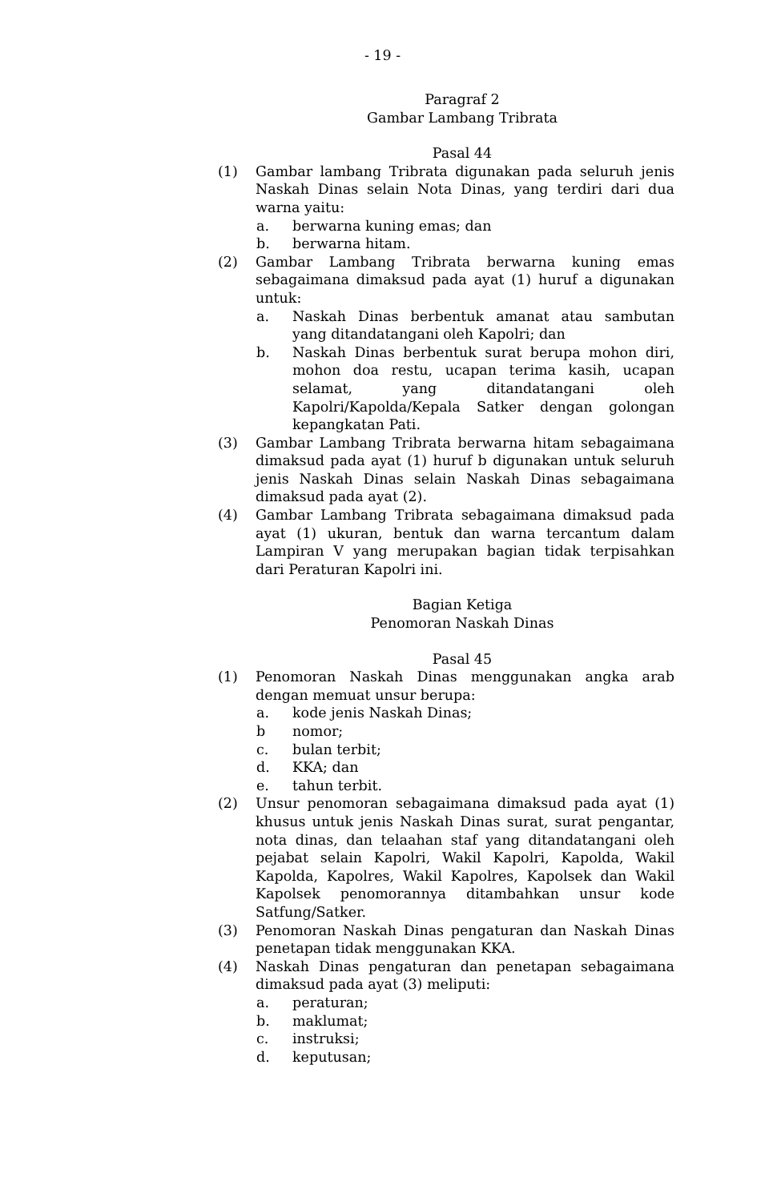- 19 -
Paragraf 2
Gambar Lambang Tribrata
Pasal 44
(1) Gambar lambang Tribrata digunakan pada seluruh jenis Naskah Dinas selain Nota Dinas, yang terdiri dari dua warna yaitu:
a. berwarna kuning emas; dan
b. berwarna hitam.
(2) Gambar Lambang Tribrata berwarna kuning emas sebagaimana dimaksud pada ayat (1) huruf a digunakan untuk:
a. Naskah Dinas berbentuk amanat atau sambutan yang ditandatangani oleh Kapolri; dan
b. Naskah Dinas berbentuk surat berupa mohon diri, mohon doa restu, ucapan terima kasih, ucapan selamat, yang ditandatangani oleh Kapolri/Kapolda/Kepala Satker dengan golongan kepangkatan Pati.
(3) Gambar Lambang Tribrata berwarna hitam sebagaimana dimaksud pada ayat (1) huruf b digunakan untuk seluruh jenis Naskah Dinas selain Naskah Dinas sebagaimana dimaksud pada ayat (2).
(4) Gambar Lambang Tribrata sebagaimana dimaksud pada ayat (1) ukuran, bentuk dan warna tercantum dalam Lampiran V yang merupakan bagian tidak terpisahkan dari Peraturan Kapolri ini.
Bagian Ketiga
Penomoran Naskah Dinas
Pasal 45
(1) Penomoran Naskah Dinas menggunakan angka arab dengan memuat unsur berupa:
a. kode jenis Naskah Dinas;
b nomor;
c. bulan terbit;
d. KKA; dan
e. tahun terbit.
(2) Unsur penomoran sebagaimana dimaksud pada ayat (1) khusus untuk jenis Naskah Dinas surat, surat pengantar, nota dinas, dan telaahan staf yang ditandatangani oleh pejabat selain Kapolri, Wakil Kapolri, Kapolda, Wakil Kapolda, Kapolres, Wakil Kapolres, Kapolsek dan Wakil Kapolsek penomorannya ditambahkan unsur kode Satfung/Satker.
(3) Penomoran Naskah Dinas pengaturan dan Naskah Dinas penetapan tidak menggunakan KKA.
(4) Naskah Dinas pengaturan dan penetapan sebagaimana dimaksud pada ayat (3) meliputi:
a. peraturan;
b. maklumat;
c. instruksi;
d. keputusan;